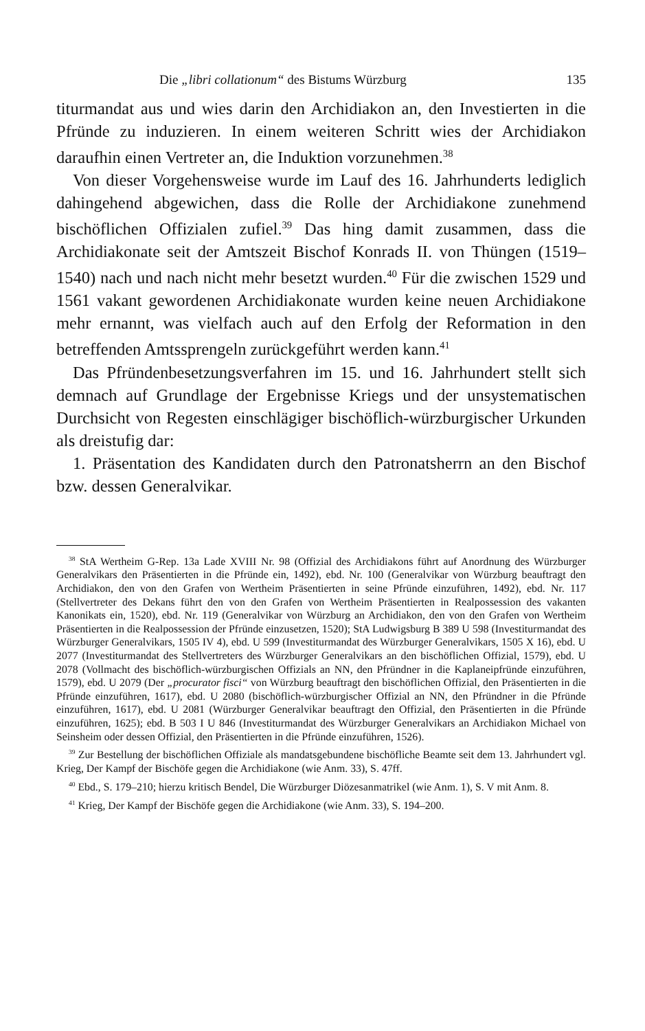Die „libri collationum“ des Bistums Würzburg 135
titurmandat aus und wies darin den Archidiakon an, den Investierten in die Pfründe zu induzieren. In einem weiteren Schritt wies der Archidiakon daraufhin einen Vertreter an, die Induktion vorzunehmen.<sup>38</sup>
Von dieser Vorgehensweise wurde im Lauf des 16. Jahrhunderts lediglich dahingehend abgewichen, dass die Rolle der Archidiakone zunehmend bischöflichen Offizialen zufiel.<sup>39</sup> Das hing damit zusammen, dass die Archidiakonate seit der Amtszeit Bischof Konrads II. von Thüngen (1519–1540) nach und nach nicht mehr besetzt wurden.<sup>40</sup> Für die zwischen 1529 und 1561 vakant gewordenen Archidiakonate wurden keine neuen Archidiakone mehr ernannt, was vielfach auch auf den Erfolg der Reformation in den betreffenden Amtssprengeln zurückgeführt werden kann.<sup>41</sup>
Das Pfründenbesetzungsverfahren im 15. und 16. Jahrhundert stellt sich demnach auf Grundlage der Ergebnisse Kriegs und der unsystematischen Durchsicht von Regesten einschlägiger bischöflich-würzburgischer Urkunden als dreistufig dar:
1. Präsentation des Kandidaten durch den Patronatsherrn an den Bischof bzw. dessen Generalvikar.
<sup>38</sup> StA Wertheim G-Rep. 13a Lade XVIII Nr. 98 (Offizial des Archidiakons führt auf Anordnung des Würzburger Generalvikars den Präsentierten in die Pfründe ein, 1492), ebd. Nr. 100 (Generalvikar von Würzburg beauftragt den Archidiakon, den von den Grafen von Wertheim Präsentierten in seine Pfründe einzuführen, 1492), ebd. Nr. 117 (Stellvertreter des Dekans führt den von den Grafen von Wertheim Präsentierten in Realpossession des vakanten Kanonikats ein, 1520), ebd. Nr. 119 (Generalvikar von Würzburg an Archidiakon, den von den Grafen von Wertheim Präsentierten in die Realpossession der Pfründe einzusetzen, 1520); StA Ludwigsburg B 389 U 598 (Investiturmandat des Würzburger Generalvikars, 1505 IV 4), ebd. U 599 (Investiturmandat des Würzburger Generalvikars, 1505 X 16), ebd. U 2077 (Investiturmandat des Stellvertreters des Würzburger Generalvikars an den bischöflichen Offizial, 1579), ebd. U 2078 (Vollmacht des bischöflich-würzburgischen Offizials an NN, den Pfründner in die Kaplaneipfründe einzuführen, 1579), ebd. U 2079 (Der „procurator fisci“ von Würzburg beauftragt den bischöflichen Offizial, den Präsentierten in die Pfründe einzuführen, 1617), ebd. U 2080 (bischöflich-würzburgischer Offizial an NN, den Pfründner in die Pfründe einzuführen, 1617), ebd. U 2081 (Würzburger Generalvikar beauftragt den Offizial, den Präsentierten in die Pfründe einzuführen, 1625); ebd. B 503 I U 846 (Investiturmandat des Würzburger Generalvikars an Archidiakon Michael von Seinsheim oder dessen Offizial, den Präsentierten in die Pfründe einzuführen, 1526).
<sup>39</sup> Zur Bestellung der bischöflichen Offiziale als mandatsgebundene bischöfliche Beamte seit dem 13. Jahrhundert vgl. Krieg, Der Kampf der Bischöfe gegen die Archidiakone (wie Anm. 33), S. 47ff.
<sup>40</sup> Ebd., S. 179–210; hierzu kritisch Bendel, Die Würzburger Diözesanmatrikel (wie Anm. 1), S. V mit Anm. 8.
<sup>41</sup> Krieg, Der Kampf der Bischöfe gegen die Archidiakone (wie Anm. 33), S. 194–200.